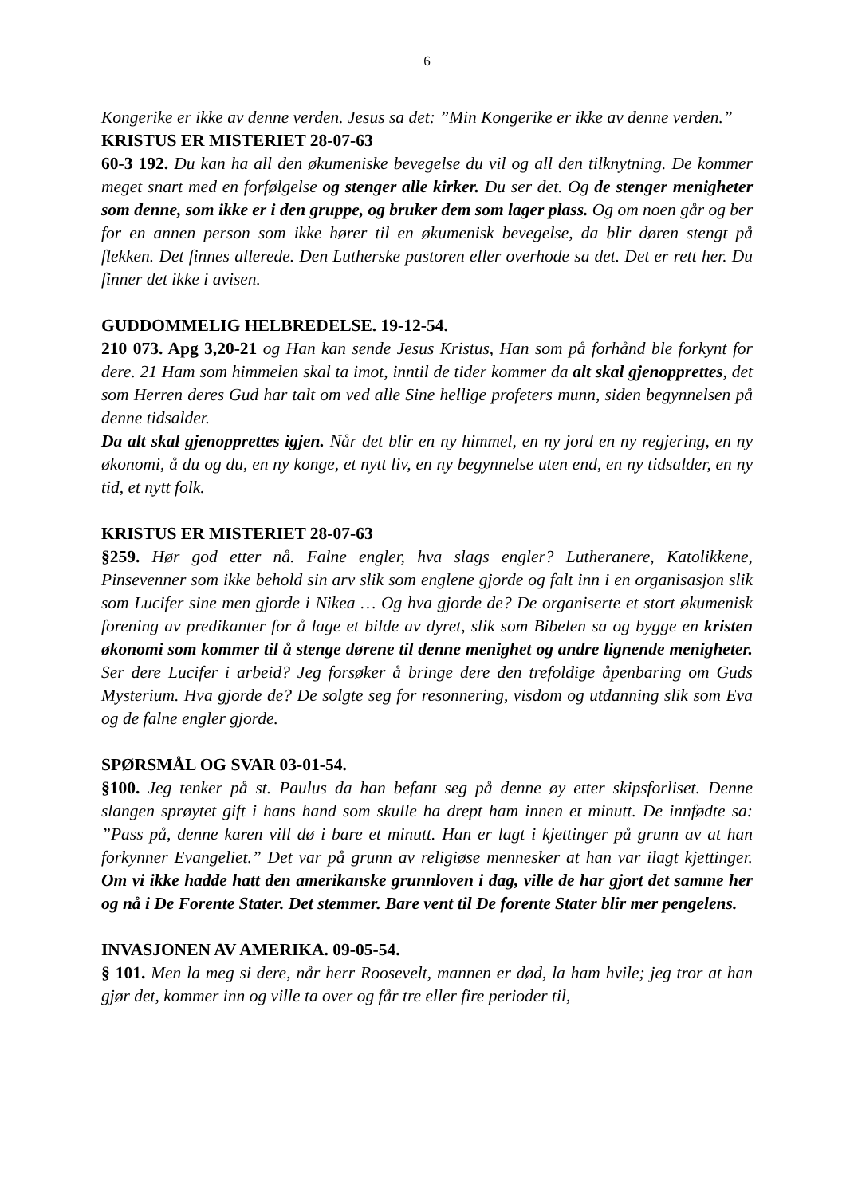6
Kongerike er ikke av denne verden. Jesus sa det: ”Min Kongerike er ikke av denne verden.”
KRISTUS ER MISTERIET 28-07-63
60-3 192. Du kan ha all den økumeniske bevegelse du vil og all den tilknytning. De kommer meget snart med en forfølgelse og stenger alle kirker. Du ser det. Og de stenger menigheter som denne, som ikke er i den gruppe, og bruker dem som lager plass. Og om noen går og ber for en annen person som ikke hører til en økumenisk bevegelse, da blir døren stengt på flekken. Det finnes allerede. Den Lutherske pastoren eller overhode sa det. Det er rett her. Du finner det ikke i avisen.
GUDDOMMELIG HELBREDELSE. 19-12-54.
210 073. Apg 3,20-21 og Han kan sende Jesus Kristus, Han som på forhånd ble forkynt for dere. 21 Ham som himmelen skal ta imot, inntil de tider kommer da alt skal gjenopprettes, det som Herren deres Gud har talt om ved alle Sine hellige profeters munn, siden begynnelsen på denne tidsalder.
Da alt skal gjenopprettes igjen. Når det blir en ny himmel, en ny jord en ny regjering, en ny økonomi, å du og du, en ny konge, et nytt liv, en ny begynnelse uten end, en ny tidsalder, en ny tid, et nytt folk.
KRISTUS ER MISTERIET 28-07-63
§259. Hør god etter nå. Falne engler, hva slags engler? Lutheranere, Katolikkene, Pinsevenner som ikke behold sin arv slik som englene gjorde og falt inn i en organisasjon slik som Lucifer sine men gjorde i Nikea … Og hva gjorde de? De organiserte et stort økumenisk forening av predikanter for å lage et bilde av dyret, slik som Bibelen sa og bygge en kristen økonomi som kommer til å stenge dørene til denne menighet og andre lignende menigheter. Ser dere Lucifer i arbeid? Jeg forsøker å bringe dere den trefoldige åpenbaring om Guds Mysterium. Hva gjorde de? De solgte seg for resonnering, visdom og utdanning slik som Eva og de falne engler gjorde.
SPØRSMÅL OG SVAR 03-01-54.
§100. Jeg tenker på st. Paulus da han befant seg på denne øy etter skipsforliset. Denne slangen sprøytet gift i hans hand som skulle ha drept ham innen et minutt. De innfødte sa: ”Pass på, denne karen vill dø i bare et minutt. Han er lagt i kjettinger på grunn av at han forkynner Evangeliet.” Det var på grunn av religiøse mennesker at han var ilagt kjettinger. Om vi ikke hadde hatt den amerikanske grunnloven i dag, ville de har gjort det samme her og nå i De Forente Stater. Det stemmer. Bare vent til De forente Stater blir mer pengelens.
INVASJONEN AV AMERIKA. 09-05-54.
§ 101. Men la meg si dere, når herr Roosevelt, mannen er død, la ham hvile; jeg tror at han gjør det, kommer inn og ville ta over og får tre eller fire perioder til,